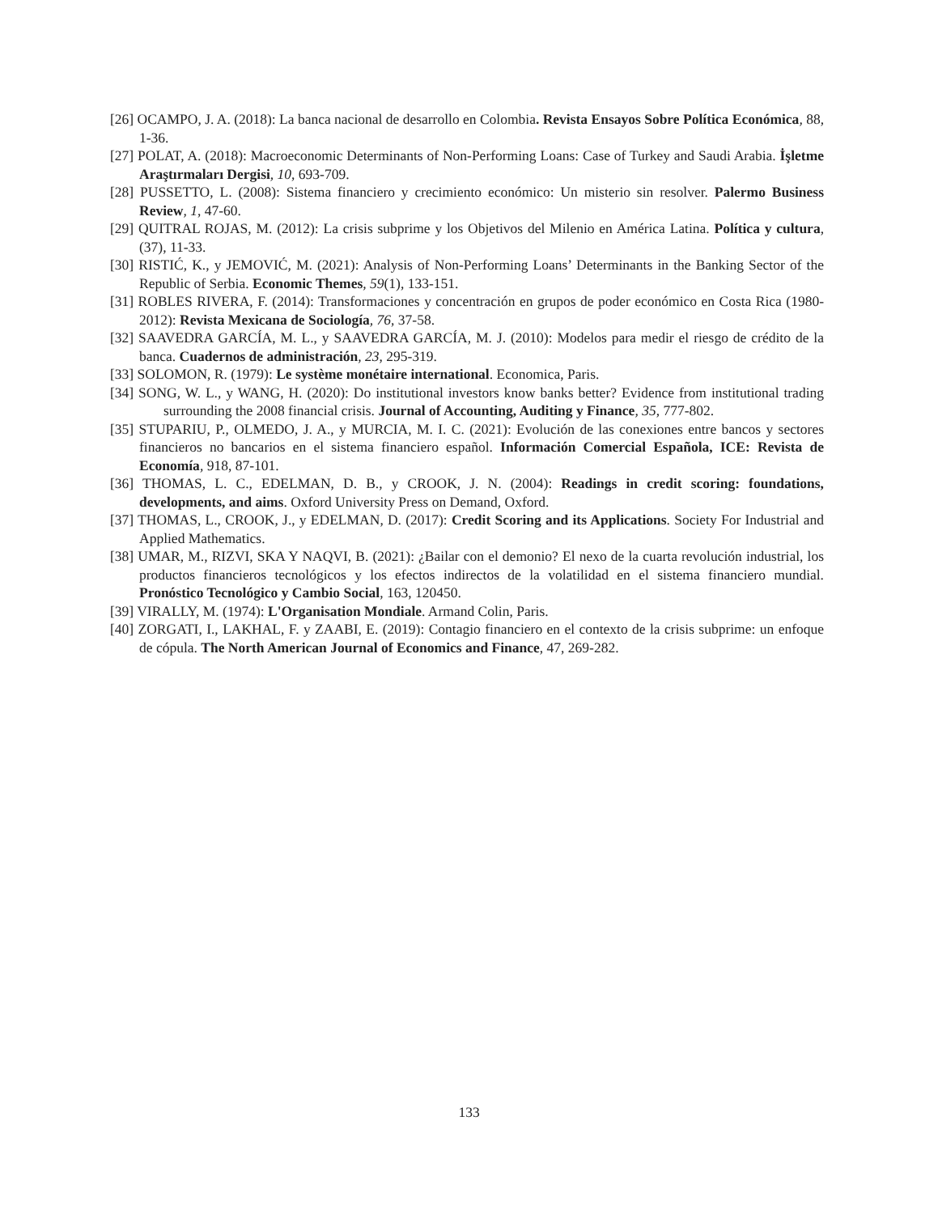[26] OCAMPO, J. A. (2018): La banca nacional de desarrollo en Colombia. Revista Ensayos Sobre Política Económica, 88, 1-36.
[27] POLAT, A. (2018): Macroeconomic Determinants of Non-Performing Loans: Case of Turkey and Saudi Arabia. İşletme Araştırmaları Dergisi, 10, 693-709.
[28] PUSSETTO, L. (2008): Sistema financiero y crecimiento económico: Un misterio sin resolver. Palermo Business Review, 1, 47-60.
[29] QUITRAL ROJAS, M. (2012): La crisis subprime y los Objetivos del Milenio en América Latina. Política y cultura, (37), 11-33.
[30] RISTIĆ, K., y JEMOVIĆ, M. (2021): Analysis of Non-Performing Loans’ Determinants in the Banking Sector of the Republic of Serbia. Economic Themes, 59(1), 133-151.
[31] ROBLES RIVERA, F. (2014): Transformaciones y concentración en grupos de poder económico en Costa Rica (1980-2012): Revista Mexicana de Sociología, 76, 37-58.
[32] SAAVEDRA GARCÍA, M. L., y SAAVEDRA GARCÍA, M. J. (2010): Modelos para medir el riesgo de crédito de la banca. Cuadernos de administración, 23, 295-319.
[33] SOLOMON, R. (1979): Le système monétaire international. Economica, Paris.
[34] SONG, W. L., y WANG, H. (2020): Do institutional investors know banks better? Evidence from institutional trading surrounding the 2008 financial crisis. Journal of Accounting, Auditing y Finance, 35, 777-802.
[35] STUPARIU, P., OLMEDO, J. A., y MURCIA, M. I. C. (2021): Evolución de las conexiones entre bancos y sectores financieros no bancarios en el sistema financiero español. Información Comercial Española, ICE: Revista de Economía, 918, 87-101.
[36] THOMAS, L. C., EDELMAN, D. B., y CROOK, J. N. (2004): Readings in credit scoring: foundations, developments, and aims. Oxford University Press on Demand, Oxford.
[37] THOMAS, L., CROOK, J., y EDELMAN, D. (2017): Credit Scoring and its Applications. Society For Industrial and Applied Mathematics.
[38] UMAR, M., RIZVI, SKA Y NAQVI, B. (2021): ¿Bailar con el demonio? El nexo de la cuarta revolución industrial, los productos financieros tecnológicos y los efectos indirectos de la volatilidad en el sistema financiero mundial. Pronóstico Tecnológico y Cambio Social, 163, 120450.
[39] VIRALLY, M. (1974): L'Organisation Mondiale. Armand Colin, Paris.
[40] ZORGATI, I., LAKHAL, F. y ZAABI, E. (2019): Contagio financiero en el contexto de la crisis subprime: un enfoque de cópula. The North American Journal of Economics and Finance, 47, 269-282.
133